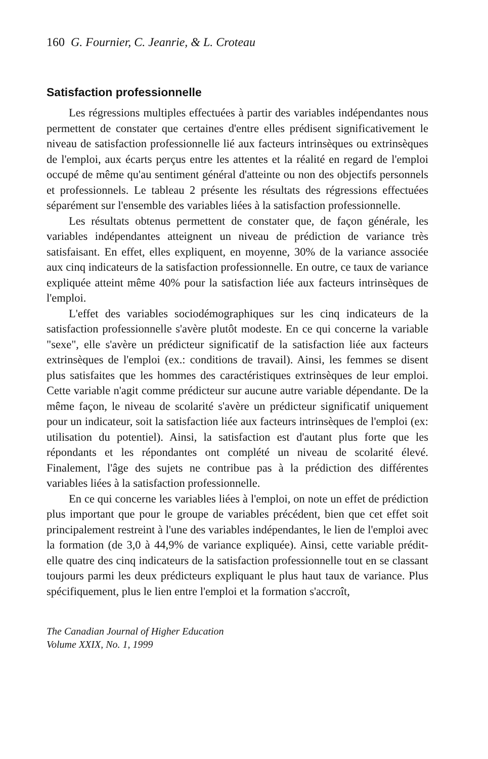160 G. Fournier, C. Jeanrie, & L. Croteau
Satisfaction professionnelle
Les régressions multiples effectuées à partir des variables indépendantes nous permettent de constater que certaines d'entre elles prédisent significativement le niveau de satisfaction professionnelle lié aux facteurs intrinsèques ou extrinsèques de l'emploi, aux écarts perçus entre les attentes et la réalité en regard de l'emploi occupé de même qu'au sentiment général d'atteinte ou non des objectifs personnels et professionnels. Le tableau 2 présente les résultats des régressions effectuées séparément sur l'ensemble des variables liées à la satisfaction professionnelle.
Les résultats obtenus permettent de constater que, de façon générale, les variables indépendantes atteignent un niveau de prédiction de variance très satisfaisant. En effet, elles expliquent, en moyenne, 30% de la variance associée aux cinq indicateurs de la satisfaction professionnelle. En outre, ce taux de variance expliquée atteint même 40% pour la satisfaction liée aux facteurs intrinsèques de l'emploi.
L'effet des variables sociodémographiques sur les cinq indicateurs de la satisfaction professionnelle s'avère plutôt modeste. En ce qui concerne la variable "sexe", elle s'avère un prédicteur significatif de la satisfaction liée aux facteurs extrinsèques de l'emploi (ex.: conditions de travail). Ainsi, les femmes se disent plus satisfaites que les hommes des caractéristiques extrinsèques de leur emploi. Cette variable n'agit comme prédicteur sur aucune autre variable dépendante. De la même façon, le niveau de scolarité s'avère un prédicteur significatif uniquement pour un indicateur, soit la satisfaction liée aux facteurs intrinsèques de l'emploi (ex: utilisation du potentiel). Ainsi, la satisfaction est d'autant plus forte que les répondants et les répondantes ont complété un niveau de scolarité élevé. Finalement, l'âge des sujets ne contribue pas à la prédiction des différentes variables liées à la satisfaction professionnelle.
En ce qui concerne les variables liées à l'emploi, on note un effet de prédiction plus important que pour le groupe de variables précédent, bien que cet effet soit principalement restreint à l'une des variables indépendantes, le lien de l'emploi avec la formation (de 3,0 à 44,9% de variance expliquée). Ainsi, cette variable prédit-elle quatre des cinq indicateurs de la satisfaction professionnelle tout en se classant toujours parmi les deux prédicteurs expliquant le plus haut taux de variance. Plus spécifiquement, plus le lien entre l'emploi et la formation s'accroît,
The Canadian Journal of Higher Education
Volume XXIX, No. 1, 1999